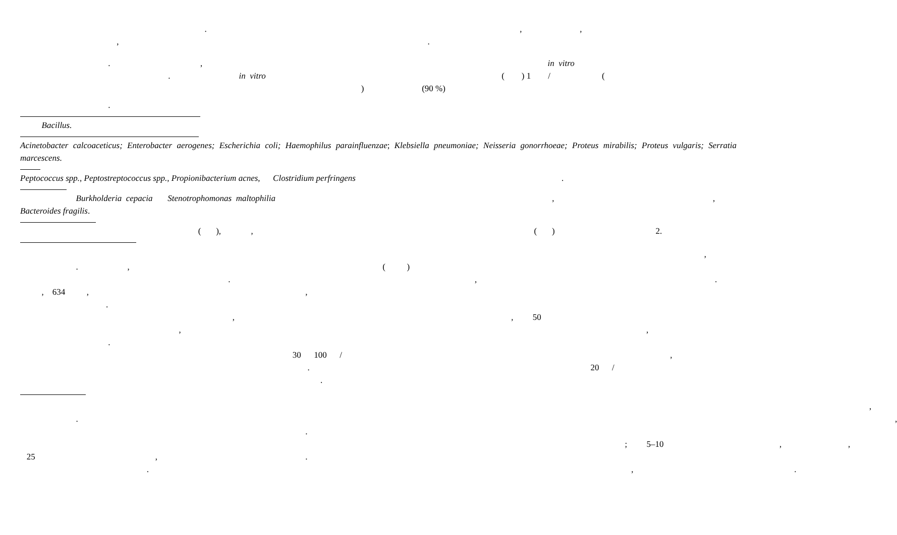. , ,
, .
. , in vitro
. in vitro ( ) 1 / (
) (90 %)
.
Bacillus.
Acinetobacter calcoaceticus; Enterobacter aerogenes; Escherichia coli; Haemophilus parainfluenzae; Klebsiella pneumoniae; Neisseria gonorrhoeae; Proteus mirabilis; Proteus vulgaris; Serratia marcescens.
Peptococcus spp., Peptostreptococcus spp., Propionibacterium acnes, Clostridium perfringens .
Burkholderia cepacia Stenotrophomonas maltophilia , ,
Bacteroides fragilis.
( ), , ( ) 2.
,
. , ( )
. , .
, 634 , ,
.
, , 50
, ,
.
30 100 / ,
. 20 /
.
,
. ,
.
; 5–10 , ,
25 , .
. , .